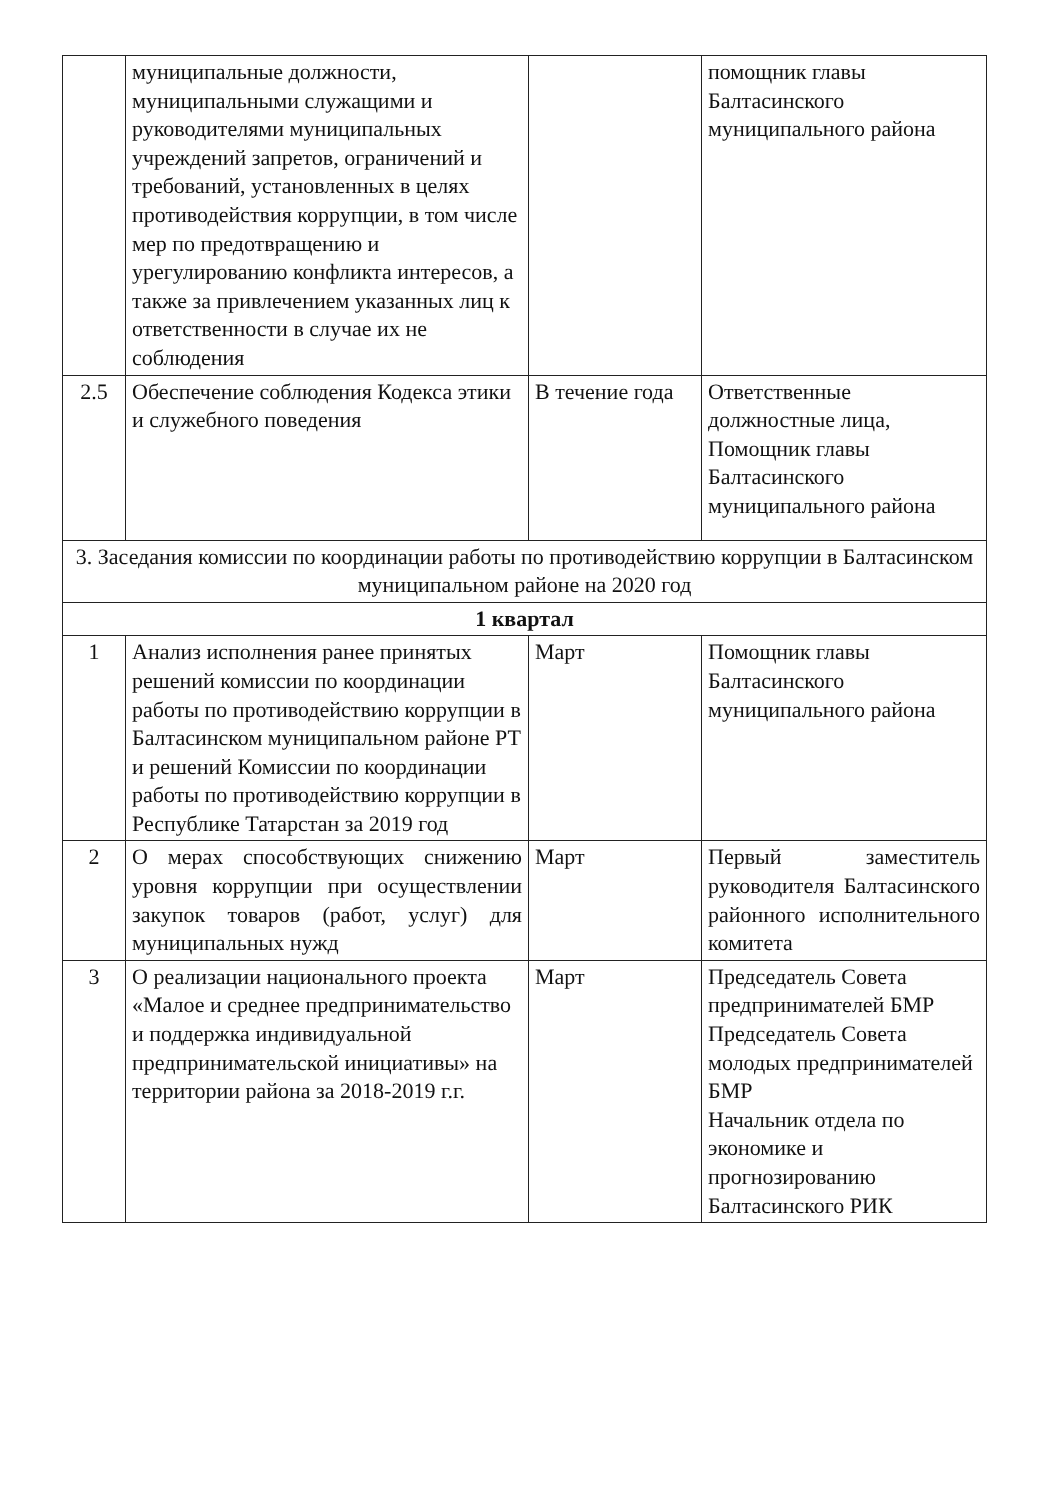| | муниципальные должности, муниципальными служащими и руководителями муниципальных учреждений запретов, ограничений и требований, установленных в целях противодействия коррупции, в том числе мер по предотвращению и урегулированию конфликта интересов, а также за привлечением указанных лиц к ответственности в случае их не соблюдения | | помощник главы Балтасинского муниципального района |
| 2.5 | Обеспечение соблюдения Кодекса этики и служебного поведения | В течение года | Ответственные должностные лица, Помощник главы Балтасинского муниципального района |
| 3. Заседания комиссии по координации работы по противодействию коррупции в Балтасинском муниципальном районе на 2020 год | | | |
| 1 квартал | | | |
| 1 | Анализ исполнения ранее принятых решений комиссии по координации работы по противодействию коррупции в Балтасинском муниципальном районе РТ и решений Комиссии по координации работы по противодействию коррупции в Республике Татарстан за 2019 год | Март | Помощник главы Балтасинского муниципального района |
| 2 | О мерах способствующих снижению уровня коррупции при осуществлении закупок товаров (работ, услуг) для муниципальных нужд | Март | Первый заместитель руководителя Балтасинского районного исполнительного комитета |
| 3 | О реализации национального проекта «Малое и среднее предпринимательство и поддержка индивидуальной предпринимательской инициативы» на территории района за 2018-2019 г.г. | Март | Председатель Совета предпринимателей БМР Председатель Совета молодых предпринимателей БМР Начальник отдела по экономике и прогнозированию Балтасинского РИК |